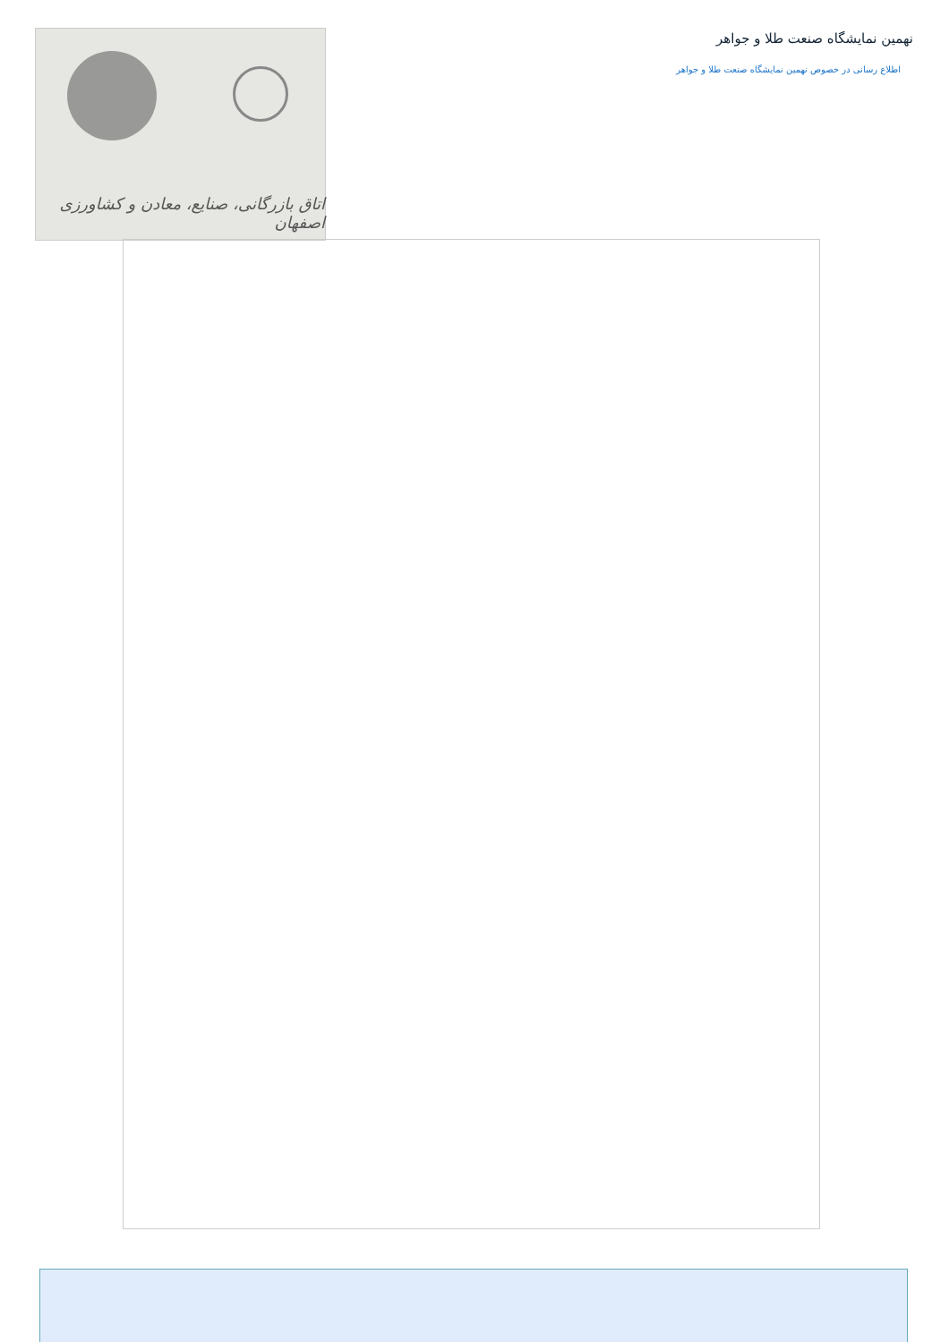نهمین نمایشگاه صنعت طلا و جواهر
اطلاع رسانی در خصوص نهمین نمایشگاه صنعت طلا و جواهر
اتاق بازرگانی، صنایع، معادن و کشاورزی اصفهان